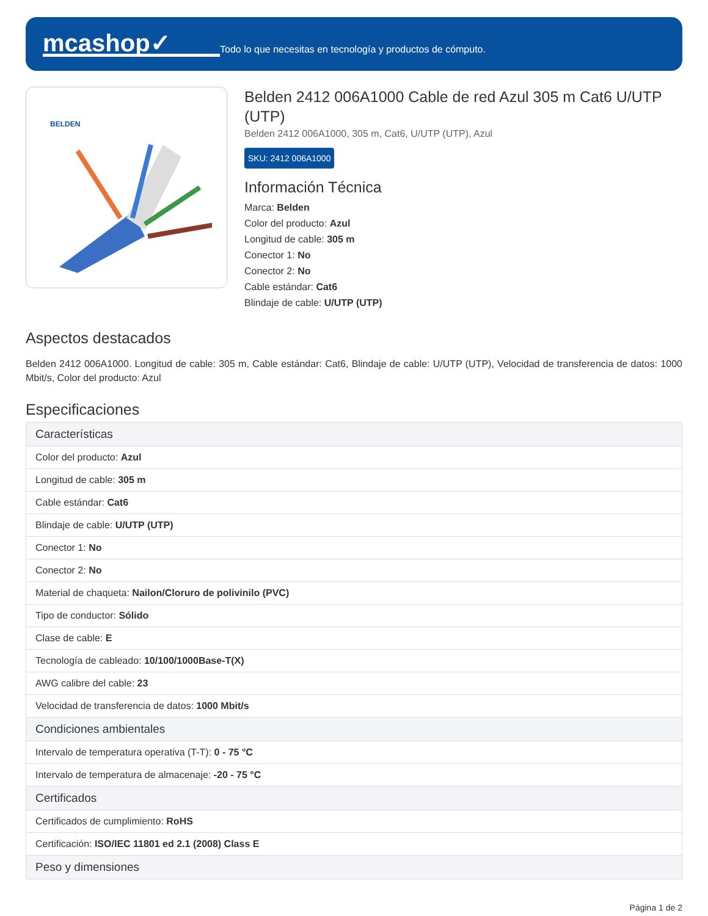mcashop✓
Todo lo que necesitas en tecnología y productos de cómputo.
BELDEN
Belden 2412 006A1000 Cable de red Azul 305 m Cat6 U/UTP (UTP)
Belden 2412 006A1000, 305 m, Cat6, U/UTP (UTP), Azul
SKU: 2412 006A1000
Información Técnica
Marca: Belden
Color del producto: Azul
Longitud de cable: 305 m
Conector 1: No
Conector 2: No
Cable estándar: Cat6
Blindaje de cable: U/UTP (UTP)
Aspectos destacados
Belden 2412 006A1000. Longitud de cable: 305 m, Cable estándar: Cat6, Blindaje de cable: U/UTP (UTP), Velocidad de transferencia de datos: 1000 Mbit/s, Color del producto: Azul
Especificaciones
| Características |
| --- |
| Color del producto: Azul |
| Longitud de cable: 305 m |
| Cable estándar: Cat6 |
| Blindaje de cable: U/UTP (UTP) |
| Conector 1: No |
| Conector 2: No |
| Material de chaqueta: Nailon/Cloruro de polivinilo (PVC) |
| Tipo de conductor: Sólido |
| Clase de cable: E |
| Tecnología de cableado: 10/100/1000Base-T(X) |
| AWG calibre del cable: 23 |
| Velocidad de transferencia de datos: 1000 Mbit/s |
| Condiciones ambientales |
| Intervalo de temperatura operativa (T-T): 0 - 75 °C |
| Intervalo de temperatura de almacenaje: -20 - 75 °C |
| Certificados |
| Certificados de cumplimiento: RoHS |
| Certificación: ISO/IEC 11801 ed 2.1 (2008) Class E |
| Peso y dimensiones |
Página 1 de 2